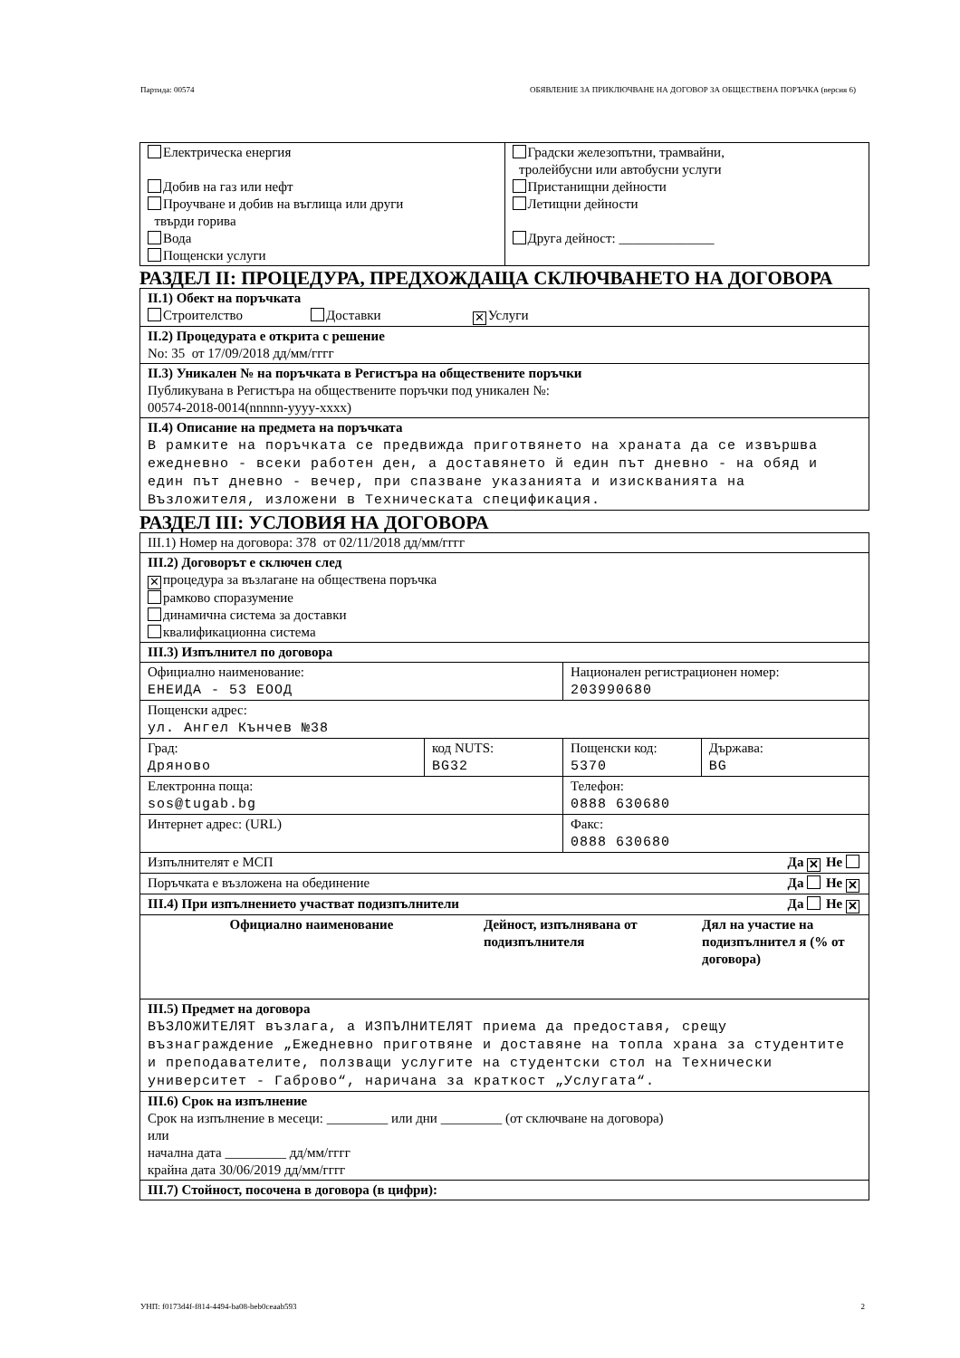Партида: 00574 ОБЯВЛЕНИЕ ЗА ПРИКЛЮЧВАНЕ НА ДОГОВОР ЗА ОБЩЕСТВЕНА ПОРЪЧКА (версия 6)
| Електрическа енергия Добив на газ или нефт Проучване и добив на въглища или други твърди горива Вода Пощенски услуги | Градски железопътни, трамвайни, тролейбусни или автобусни услуги Пристанищни дейности Летищни дейности Друга дейност: ______________ |
РАЗДЕЛ II: ПРОЦЕДУРА, ПРЕДХОЖДАЩА СКЛЮЧВАНЕТО НА ДОГОВОРА
| II.1) Обект на поръчката Строителство Доставки ✕ Услуги |
| II.2) Процедурата е открита с решение No: 35 от 17/09/2018 дд/мм/гггг |
| II.3) Уникален № на поръчката в Регистъра на обществените поръчки Публикувана в Регистъра на обществените поръчки под уникален №: 00574-2018-0014(nnnnn-yyyy-xxxx) |
| II.4) Описание на предмета на поръчката В рамките на поръчката се предвижда приготвянето на храната да се извършва ежедневно - всеки работен ден, а доставянето й един път дневно - на обяд и един път дневно - вечер, при спазване указанията и изискванията на Възложителя, изложени в Техническата спецификация. |
РАЗДЕЛ III: УСЛОВИЯ НА ДОГОВОРА
| III.1) Номер на договора: 378 от 02/11/2018 дд/мм/гггг | | | |
| III.2) Договорът е сключен след ✕ процедура за възлагане на обществена поръчка рамково споразумение динамична система за доставки квалификационна система | | | |
| III.3) Изпълнител по договора | | | |
| Официално наименование: ЕНЕИДА - 53 ЕООД | | Национален регистрационен номер: 203990680 | |
| Пощенски адрес: ул. Ангел Кънчев №38 | | | |
| Град: Дряново | код NUTS: BG32 | Пощенски код: 5370 | Държава: BG |
| Електронна поща: sos@tugab.bg | | Телефон: 0888 630680 | |
| Интернет адрес: (URL) | | Факс: 0888 630680 | |
| Изпълнителят е МСП Да ✕ Не | | | |
| Поръчката е възложена на обединение Да Не ✕ | | | |
| III.4) При изпълнението участват подизпълнители Да Не ✕ | | | |
| / Официално наименование / Дейност, изпълнявана от подизпълнителя / Дял на участие на подизпълнител я (% от договора) / / --- / --- / --- / | | | |
| III.5) Предмет на договора ВЪЗЛОЖИТЕЛЯТ възлага, а ИЗПЪЛНИТЕЛЯТ приема да предоставя, срещу възнаграждение „Ежедневно приготвяне и доставяне на топла храна за студентите и преподавателите, ползващи услугите на студентски стол на Технически университет - Габрово“, наричана за краткост „Услугата“. | | | |
| III.6) Срок на изпълнение Срок на изпълнение в месеци: _________ или дни _________ (от сключване на договора) или начална дата _________ дд/мм/гггг крайна дата 30/06/2019 дд/мм/гггг | | | |
| III.7) Стойност, посочена в договора (в цифри): | | | |
УНП: f0173d4f-f814-4494-ba08-beb0ceaab593 2